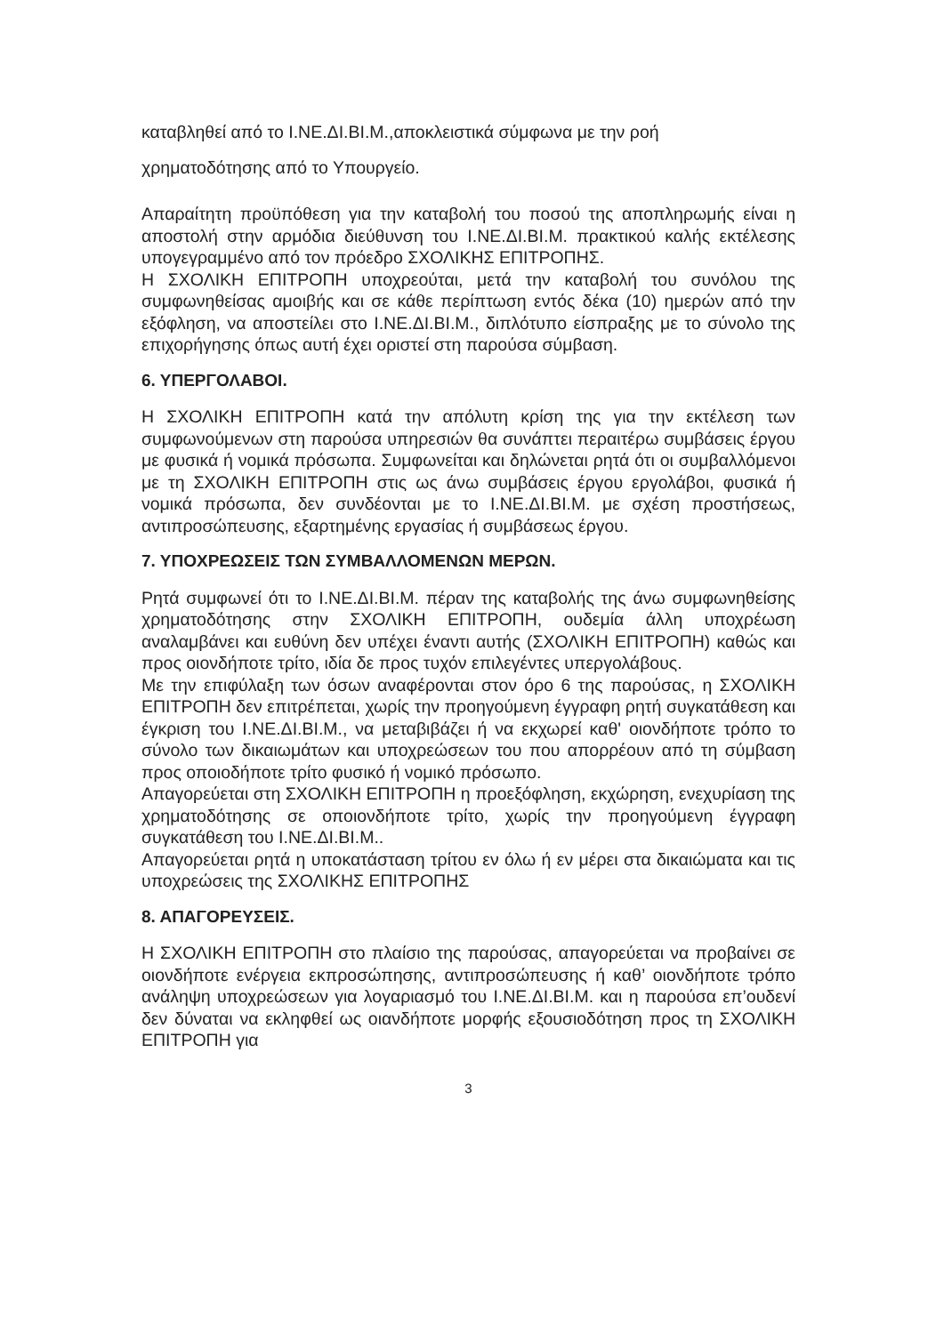καταβληθεί από το Ι.ΝΕ.ΔΙ.ΒΙ.Μ.,αποκλειστικά σύμφωνα με την ροή
χρηματοδότησης από το Υπουργείο.
Απαραίτητη προϋπόθεση για την καταβολή του ποσού της αποπληρωμής είναι η αποστολή στην αρμόδια διεύθυνση του Ι.ΝΕ.ΔΙ.ΒΙ.Μ. πρακτικού καλής εκτέλεσης υπογεγραμμένο από τον πρόεδρο ΣΧΟΛΙΚΗΣ ΕΠΙΤΡΟΠΗΣ.
Η ΣΧΟΛΙΚΗ ΕΠΙΤΡΟΠΗ υποχρεούται, μετά την καταβολή του συνόλου της συμφωνηθείσας αμοιβής και σε κάθε περίπτωση εντός δέκα (10) ημερών από την εξόφληση, να αποστείλει στο Ι.ΝΕ.ΔΙ.ΒΙ.Μ., διπλότυπο είσπραξης με το σύνολο της επιχορήγησης όπως αυτή έχει οριστεί στη παρούσα σύμβαση.
6. ΥΠΕΡΓΟΛΑΒΟΙ.
Η ΣΧΟΛΙΚΗ ΕΠΙΤΡΟΠΗ κατά την απόλυτη κρίση της για την εκτέλεση των συμφωνούμενων στη παρούσα υπηρεσιών θα συνάπτει περαιτέρω συμβάσεις έργου με φυσικά ή νομικά πρόσωπα. Συμφωνείται και δηλώνεται ρητά ότι οι συμβαλλόμενοι με τη ΣΧΟΛΙΚΗ ΕΠΙΤΡΟΠΗ στις ως άνω συμβάσεις έργου εργολάβοι, φυσικά ή νομικά πρόσωπα, δεν συνδέονται με το Ι.ΝΕ.ΔΙ.ΒΙ.Μ. με σχέση προστήσεως, αντιπροσώπευσης, εξαρτημένης εργασίας ή συμβάσεως έργου.
7. ΥΠΟΧΡΕΩΣΕΙΣ ΤΩΝ ΣΥΜΒΑΛΛΟΜΕΝΩΝ ΜΕΡΩΝ.
Ρητά συμφωνεί ότι το Ι.ΝΕ.ΔΙ.ΒΙ.Μ. πέραν της καταβολής της άνω συμφωνηθείσης χρηματοδότησης στην ΣΧΟΛΙΚΗ ΕΠΙΤΡΟΠΗ, ουδεμία άλλη υποχρέωση αναλαμβάνει και ευθύνη δεν υπέχει έναντι αυτής (ΣΧΟΛΙΚΗ ΕΠΙΤΡΟΠΗ) καθώς και προς οιονδήποτε τρίτο, ιδία δε προς τυχόν επιλεγέντες υπεργολάβους.
Με την επιφύλαξη των όσων αναφέρονται στον όρο 6 της παρούσας, η ΣΧΟΛΙΚΗ ΕΠΙΤΡΟΠΗ δεν επιτρέπεται, χωρίς την προηγούμενη έγγραφη ρητή συγκατάθεση και έγκριση του Ι.ΝΕ.ΔΙ.ΒΙ.Μ., να μεταβιβάζει ή να εκχωρεί καθ' οιονδήποτε τρόπο το σύνολο των δικαιωμάτων και υποχρεώσεων του που απορρέουν από τη σύμβαση προς οποιοδήποτε τρίτο φυσικό ή νομικό πρόσωπο.
Απαγορεύεται στη ΣΧΟΛΙΚΗ ΕΠΙΤΡΟΠΗ η προεξόφληση, εκχώρηση, ενεχυρίαση της χρηματοδότησης σε οποιονδήποτε τρίτο, χωρίς την προηγούμενη έγγραφη συγκατάθεση του Ι.ΝΕ.ΔΙ.ΒΙ.Μ..
Απαγορεύεται ρητά η υποκατάσταση τρίτου εν όλω ή εν μέρει στα δικαιώματα και τις υποχρεώσεις της ΣΧΟΛΙΚΗΣ ΕΠΙΤΡΟΠΗΣ
8. ΑΠΑΓΟΡΕΥΣΕΙΣ.
Η ΣΧΟΛΙΚΗ ΕΠΙΤΡΟΠΗ στο πλαίσιο της παρούσας, απαγορεύεται να προβαίνει σε οιονδήποτε ενέργεια εκπροσώπησης, αντιπροσώπευσης ή καθ’ οιονδήποτε τρόπο ανάληψη υποχρεώσεων για λογαριασμό του Ι.ΝΕ.ΔΙ.ΒΙ.Μ. και η παρούσα επ’ουδενί δεν δύναται να εκληφθεί ως οιανδήποτε μορφής εξουσιοδότηση προς τη ΣΧΟΛΙΚΗ ΕΠΙΤΡΟΠΗ για
3